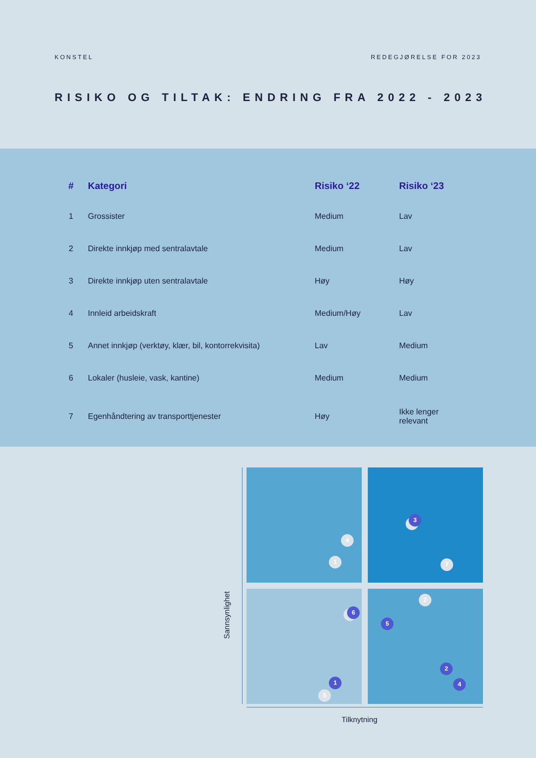KONSTEL REDEGJØRELSE FOR 2023
RISIKO OG TILTAK: ENDRING FRA 2022 - 2023
| # | Kategori | Risiko ‘22 | Risiko ‘23 |
| --- | --- | --- | --- |
| 1 | Grossister | Medium | Lav |
| 2 | Direkte innkjøp med sentralavtale | Medium | Lav |
| 3 | Direkte innkjøp uten sentralavtale | Høy | Høy |
| 4 | Innleid arbeidskraft | Medium/Høy | Lav |
| 5 | Annet innkjøp (verktøy, klær, bil, kontorrekvisita) | Lav | Medium |
| 6 | Lokaler (husleie, vask, kantine) | Medium | Medium |
| 7 | Egenhåndtering av transporttjenester | Høy | Ikke lenger relevant |
4
1
3
7
2
6
5
2
4
1
5
Sannsynlighet
Tilknytning